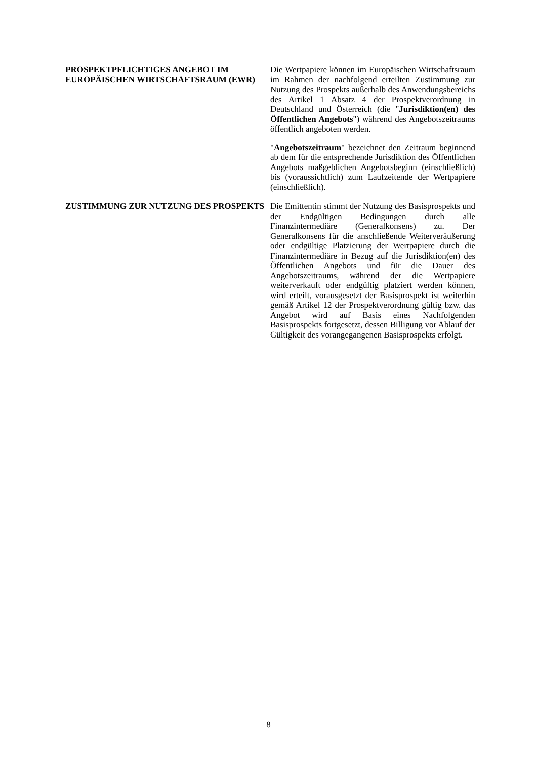PROSPEKTPFLICHTIGES ANGEBOT IM EUROPÄISCHEN WIRTSCHAFTSRAUM (EWR)
Die Wertpapiere können im Europäischen Wirtschaftsraum im Rahmen der nachfolgend erteilten Zustimmung zur Nutzung des Prospekts außerhalb des Anwendungsbereichs des Artikel 1 Absatz 4 der Prospektverordnung in Deutschland und Österreich (die "Jurisdiktion(en) des Öffentlichen Angebots") während des Angebotszeitraums öffentlich angeboten werden.
"Angebotszeitraum" bezeichnet den Zeitraum beginnend ab dem für die entsprechende Jurisdiktion des Öffentlichen Angebots maßgeblichen Angebotsbeginn (einschließlich) bis (voraussichtlich) zum Laufzeitende der Wertpapiere (einschließlich).
ZUSTIMMUNG ZUR NUTZUNG DES PROSPEKTS
Die Emittentin stimmt der Nutzung des Basisprospekts und der Endgültigen Bedingungen durch alle Finanzintermediäre (Generalkonsens) zu. Der Generalkonsens für die anschließende Weiterveräußerung oder endgültige Platzierung der Wertpapiere durch die Finanzintermediäre in Bezug auf die Jurisdiktion(en) des Öffentlichen Angebots und für die Dauer des Angebotszeitraums, während der die Wertpapiere weiterverkauft oder endgültig platziert werden können, wird erteilt, vorausgesetzt der Basisprospekt ist weiterhin gemäß Artikel 12 der Prospektverordnung gültig bzw. das Angebot wird auf Basis eines Nachfolgenden Basisprospekts fortgesetzt, dessen Billigung vor Ablauf der Gültigkeit des vorangegangenen Basisprospekts erfolgt.
8